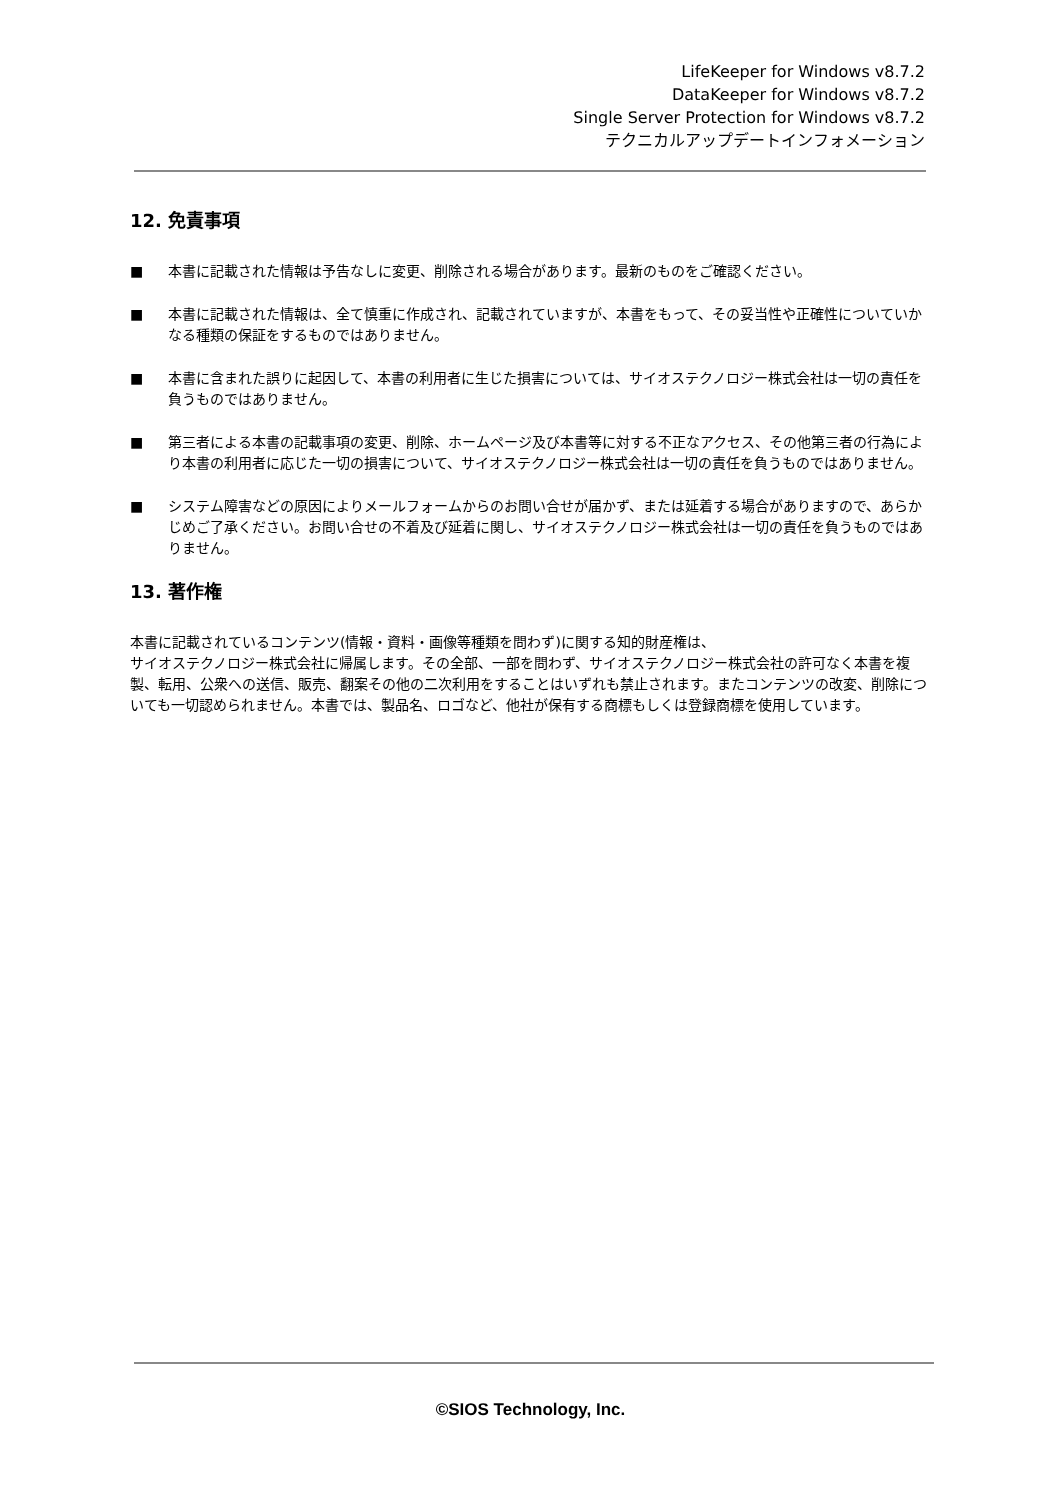LifeKeeper for Windows v8.7.2
DataKeeper for Windows v8.7.2
Single Server Protection for Windows v8.7.2
テクニカルアップデートインフォメーション
12. 免責事項
■ 本書に記載された情報は予告なしに変更、削除される場合があります。最新のものをご確認ください。
■ 本書に記載された情報は、全て慎重に作成され、記載されていますが、本書をもって、その妥当性や正確性についていかなる種類の保証をするものではありません。
■ 本書に含まれた誤りに起因して、本書の利用者に生じた損害については、サイオステクノロジー株式会社は一切の責任を負うものではありません。
■ 第三者による本書の記載事項の変更、削除、ホームページ及び本書等に対する不正なアクセス、その他第三者の行為により本書の利用者に応じた一切の損害について、サイオステクノロジー株式会社は一切の責任を負うものではありません。
■ システム障害などの原因によりメールフォームからのお問い合せが届かず、または延着する場合がありますので、あらかじめご了承ください。お問い合せの不着及び延着に関し、サイオステクノロジー株式会社は一切の責任を負うものではありません。
13. 著作権
本書に記載されているコンテンツ(情報・資料・画像等種類を問わず)に関する知的財産権は、
サイオステクノロジー株式会社に帰属します。その全部、一部を問わず、サイオステクノロジー株式会社の許可なく本書を複製、転用、公衆への送信、販売、翻案その他の二次利用をすることはいずれも禁止されます。またコンテンツの改変、削除についても一切認められません。本書では、製品名、ロゴなど、他社が保有する商標もしくは登録商標を使用しています。
©SIOS Technology, Inc.